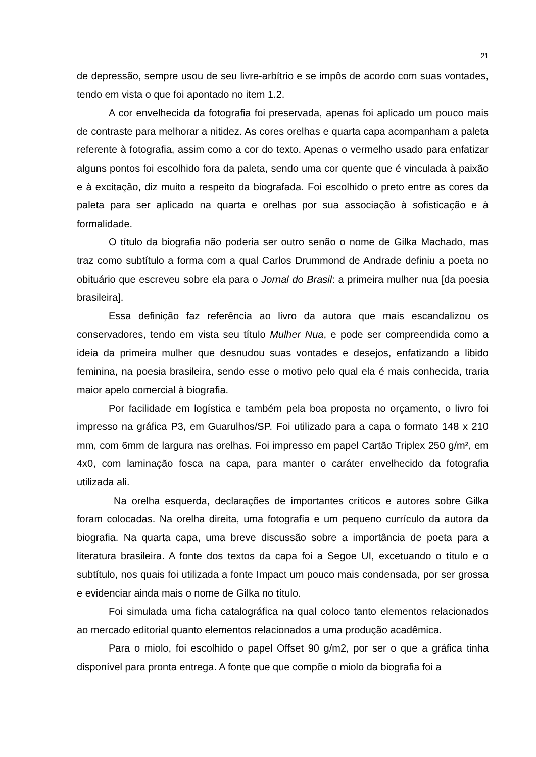21
de depressão, sempre usou de seu livre-arbítrio e se impôs de acordo com suas vontades, tendo em vista o que foi apontado no item 1.2.
A cor envelhecida da fotografia foi preservada, apenas foi aplicado um pouco mais de contraste para melhorar a nitidez. As cores orelhas e quarta capa acompanham a paleta referente à fotografia, assim como a cor do texto. Apenas o vermelho usado para enfatizar alguns pontos foi escolhido fora da paleta, sendo uma cor quente que é vinculada à paixão e à excitação, diz muito a respeito da biografada. Foi escolhido o preto entre as cores da paleta para ser aplicado na quarta e orelhas por sua associação à sofisticação e à formalidade.
O título da biografia não poderia ser outro senão o nome de Gilka Machado, mas traz como subtítulo a forma com a qual Carlos Drummond de Andrade definiu a poeta no obituário que escreveu sobre ela para o Jornal do Brasil: a primeira mulher nua [da poesia brasileira].
Essa definição faz referência ao livro da autora que mais escandalizou os conservadores, tendo em vista seu título Mulher Nua, e pode ser compreendida como a ideia da primeira mulher que desnudou suas vontades e desejos, enfatizando a libido feminina, na poesia brasileira, sendo esse o motivo pelo qual ela é mais conhecida, traria maior apelo comercial à biografia.
Por facilidade em logística e também pela boa proposta no orçamento, o livro foi impresso na gráfica P3, em Guarulhos/SP. Foi utilizado para a capa o formato 148 x 210 mm, com 6mm de largura nas orelhas. Foi impresso em papel Cartão Triplex 250 g/m², em 4x0, com laminação fosca na capa, para manter o caráter envelhecido da fotografia utilizada ali.
Na orelha esquerda, declarações de importantes críticos e autores sobre Gilka foram colocadas. Na orelha direita, uma fotografia e um pequeno currículo da autora da biografia. Na quarta capa, uma breve discussão sobre a importância de poeta para a literatura brasileira. A fonte dos textos da capa foi a Segoe UI, excetuando o título e o subtítulo, nos quais foi utilizada a fonte Impact um pouco mais condensada, por ser grossa e evidenciar ainda mais o nome de Gilka no título.
Foi simulada uma ficha catalográfica na qual coloco tanto elementos relacionados ao mercado editorial quanto elementos relacionados a uma produção acadêmica.
Para o miolo, foi escolhido o papel Offset 90 g/m2, por ser o que a gráfica tinha disponível para pronta entrega. A fonte que que compõe o miolo da biografia foi a